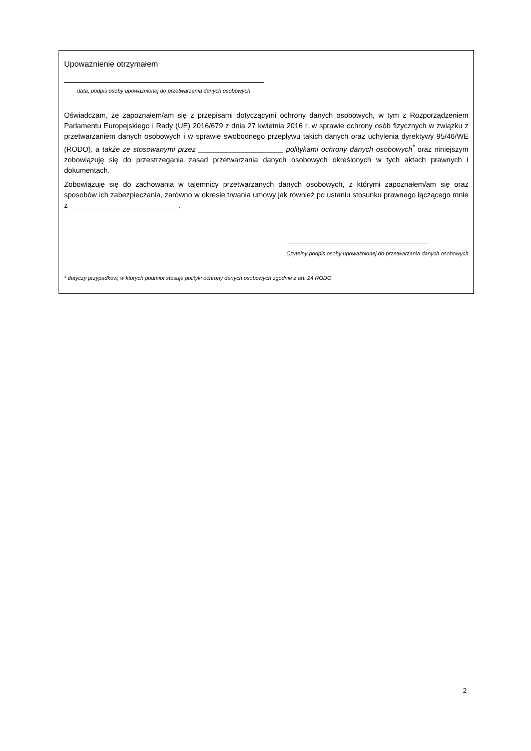Upoważnienie otrzymałem
data, podpis osoby upoważnionej do przetwarzania danych osobowych
Oświadczam, że zapoznałem/am się z przepisami dotyczącymi ochrony danych osobowych, w tym z Rozporządzeniem Parlamentu Europejskiego i Rady (UE) 2016/679 z dnia 27 kwietnia 2016 r. w sprawie ochrony osób fizycznych w związku z przetwarzaniem danych osobowych i w sprawie swobodnego przepływu takich danych oraz uchylenia dyrektywy 95/46/WE (RODO), a także ze stosowanymi przez _____________________ politykami ochrony danych osobowych<sup>*</sup> oraz niniejszym zobowiązuję się do przestrzegania zasad przetwarzania danych osobowych określonych w tych aktach prawnych i dokumentach.
Zobowiązuję się do zachowania w tajemnicy przetwarzanych danych osobowych, z którymi zapoznałem/am się oraz sposobów ich zabezpieczania, zarówno w okresie trwania umowy jak również po ustaniu stosunku prawnego łączącego mnie z ___________________________.
Czytelny podpis osoby upoważnionej do przetwarzania danych osobowych
* dotyczy przypadków, w których podmiot stosuje polityki ochrony danych osobowych zgodnie z art. 24 RODO
2